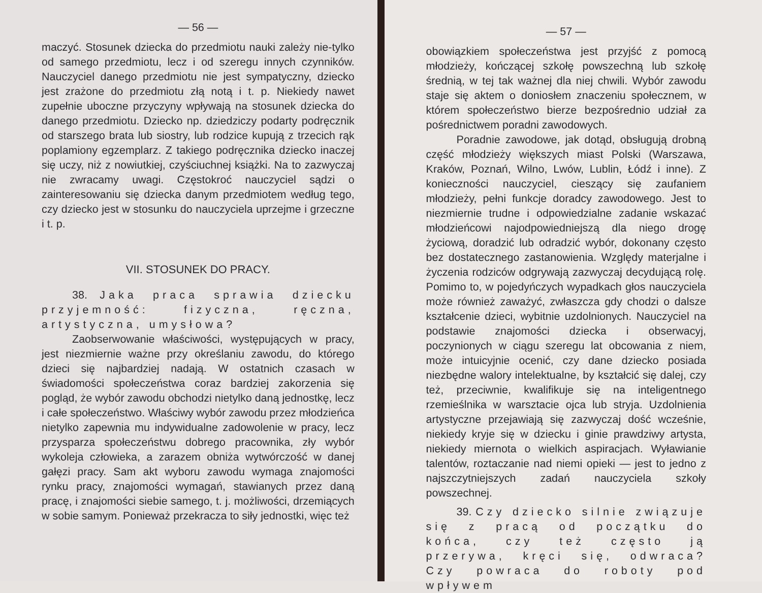— 56 —
maczyć. Stosunek dziecka do przedmiotu nauki zależy nie-tylko od samego przedmiotu, lecz i od szeregu innych czynników. Nauczyciel danego przedmiotu nie jest sympatyczny, dziecko jest zrażone do przedmiotu złą notą i t. p. Niekiedy nawet zupełnie uboczne przyczyny wpływają na stosunek dziecka do danego przedmiotu. Dziecko np. dziedziczy podarty podręcznik od starszego brata lub siostry, lub rodzice kupują z trzecich rąk poplamiony egzemplarz. Z takiego podręcznika dziecko inaczej się uczy, niż z nowiutkiej, czyściuchnej książki. Na to zazwyczaj nie zwracamy uwagi. Częstokroć nauczyciel sądzi o zainteresowaniu się dziecka danym przedmiotem według tego, czy dziecko jest w stosunku do nauczyciela uprzejme i grzeczne i t. p.
VII. STOSUNEK DO PRACY.
38. Jaka praca sprawia dziecku przyjemność: fizyczna, ręczna, artystyczna, umysłowa?
Zaobserwowanie właściwości, występujących w pracy, jest niezmiernie ważne przy określaniu zawodu, do którego dzieci się najbardziej nadają. W ostatnich czasach w świadomości społeczeństwa coraz bardziej zakorzenia się pogląd, że wybór zawodu obchodzi nietylko daną jednostkę, lecz i całe społeczeństwo. Właściwy wybór zawodu przez młodzieńca nietylko zapewnia mu indywidualne zadowolenie w pracy, lecz przysparza społeczeństwu dobrego pracownika, zły wybór wykoleja człowieka, a zarazem obniża wytwórczość w danej gałęzi pracy. Sam akt wyboru zawodu wymaga znajomości rynku pracy, znajomości wymagań, stawianych przez daną pracę, i znajomości siebie samego, t. j. możliwości, drzemiących w sobie samym. Ponieważ przekracza to siły jednostki, więc też
— 57 —
obowiązkiem społeczeństwa jest przyjść z pomocą młodzieży, kończącej szkołę powszechną lub szkołę średnią, w tej tak ważnej dla niej chwili. Wybór zawodu staje się aktem o doniosłem znaczeniu społecznem, w którem społeczeństwo bierze bezpośrednio udział za pośrednictwem poradni zawodowych.
Poradnie zawodowe, jak dotąd, obsługują drobną część młodzieży większych miast Polski (Warszawa, Kraków, Poznań, Wilno, Lwów, Lublin, Łódź i inne). Z konieczności nauczyciel, cieszący się zaufaniem młodzieży, pełni funkcje doradcy zawodowego. Jest to niezmiernie trudne i odpowiedzialne zadanie wskazać młodzieńcowi najodpowiedniejszą dla niego drogę życiową, doradzić lub odradzić wybór, dokonany często bez dostatecznego zastanowienia. Względy materjalne i życzenia rodziców odgrywają zazwyczaj decydującą rolę. Pomimo to, w pojedyńczych wypadkach głos nauczyciela może również zaważyć, zwłaszcza gdy chodzi o dalsze kształcenie dzieci, wybitnie uzdolnionych. Nauczyciel na podstawie znajomości dziecka i obserwacyj, poczynionych w ciągu szeregu lat obcowania z niem, może intuicyjnie ocenić, czy dane dziecko posiada niezbędne walory intelektualne, by kształcić się dalej, czy też, przeciwnie, kwalifikuje się na inteligentnego rzemieślnika w warsztacie ojca lub stryja. Uzdolnienia artystyczne przejawiają się zazwyczaj dość wcześnie, niekiedy kryje się w dziecku i ginie prawdziwy artysta, niekiedy miernota o wielkich aspiracjach. Wyławianie talentów, roztaczanie nad niemi opieki — jest to jedno z najszczytniejszych zadań nauczyciela szkoły powszechnej.
39. Czy dziecko silnie związuje się z pracą od początku do końca, czy też często ją przerywa, kręci się, odwraca? Czy powraca do roboty pod wpływem